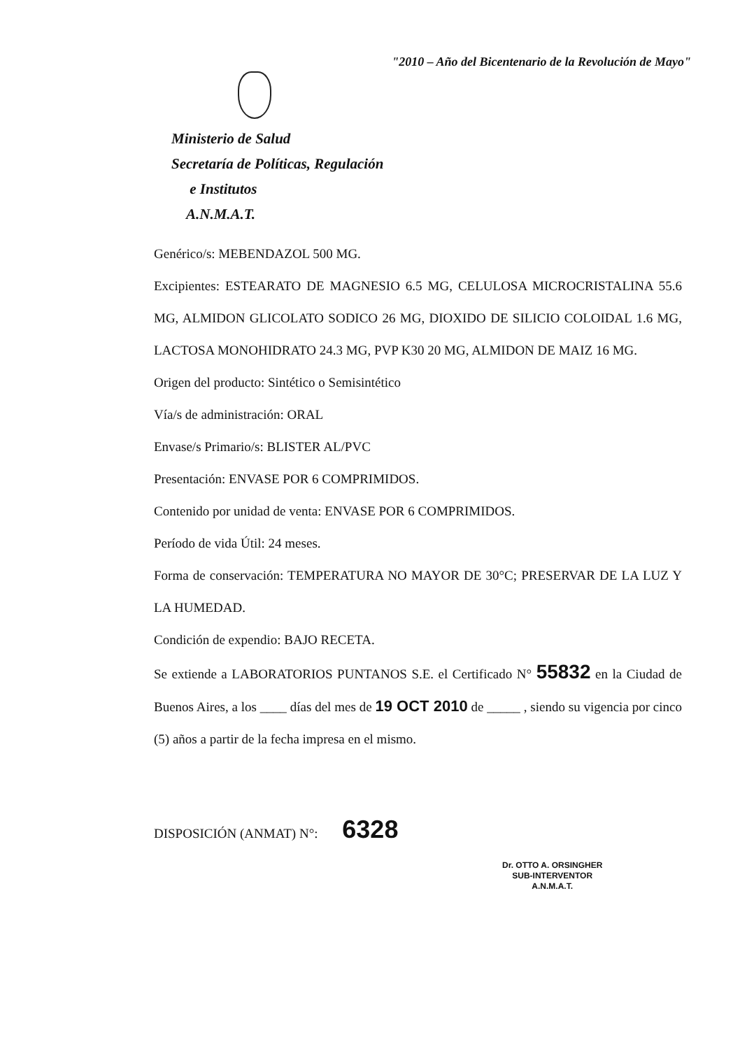"2010 – Año del Bicentenario de la Revolución de Mayo"
Ministerio de Salud
Secretaría de Políticas, Regulación
e Institutos
A.N.M.A.T.
Genérico/s: MEBENDAZOL 500 MG.
Excipientes: ESTEARATO DE MAGNESIO 6.5 MG, CELULOSA MICROCRISTALINA 55.6 MG, ALMIDON GLICOLATO SODICO 26 MG, DIOXIDO DE SILICIO COLOIDAL 1.6 MG, LACTOSA MONOHIDRATO 24.3 MG, PVP K30 20 MG, ALMIDON DE MAIZ 16 MG.
Origen del producto: Sintético o Semisintético
Vía/s de administración: ORAL
Envase/s Primario/s: BLISTER AL/PVC
Presentación: ENVASE POR 6 COMPRIMIDOS.
Contenido por unidad de venta: ENVASE POR 6 COMPRIMIDOS.
Período de vida Útil: 24 meses.
Forma de conservación: TEMPERATURA NO MAYOR DE 30°C; PRESERVAR DE LA LUZ Y LA HUMEDAD.
Condición de expendio: BAJO RECETA.
Se extiende a LABORATORIOS PUNTANOS S.E. el Certificado N° 55832 en la Ciudad de Buenos Aires, a los ____ días del mes de 19 OCT 2010 de _____ , siendo su vigencia por cinco (5) años a partir de la fecha impresa en el mismo.
DISPOSICIÓN (ANMAT) N°: 6328
Dr. OTTO A. ORSINGHER
SUB-INTERVENTOR
A.N.M.A.T.